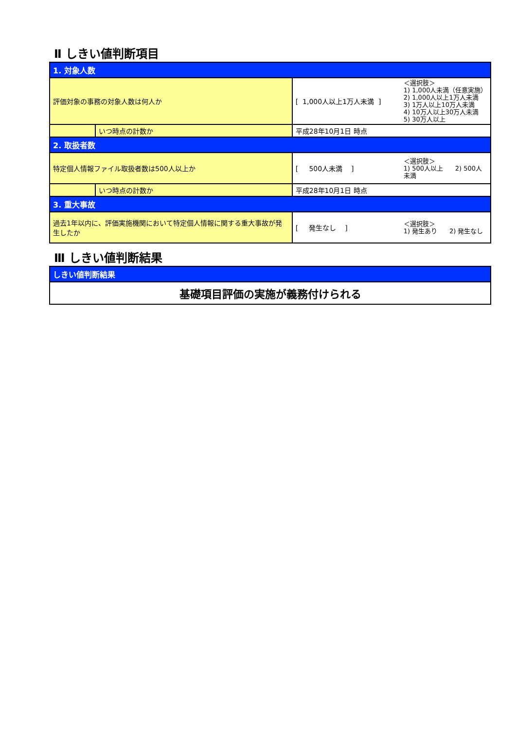Ⅱ しきい値判断項目
| 1. 対象人数 | | | |
| 評価対象の事務の対象人数は何人か | | [ 1,000人以上1万人未満 ] | ＜選択肢＞ 1) 1,000人未満（任意実施） 2) 1,000人以上1万人未満 3) 1万人以上10万人未満 4) 10万人以上30万人未満 5) 30万人以上 |
| | いつ時点の計数か | 平成28年10月1日 時点 | |
| 2. 取扱者数 | | | |
| 特定個人情報ファイル取扱者数は500人以上か | | [ 500人未満 ] | ＜選択肢＞ 1) 500人以上 2) 500人未満 |
| | いつ時点の計数か | 平成28年10月1日 時点 | |
| 3. 重大事故 | | | |
| 過去1年以内に、評価実施機関において特定個人情報に関する重大事故が発生したか | | [ 発生なし ] | ＜選択肢＞ 1) 発生あり 2) 発生なし |
Ⅲ しきい値判断結果
| しきい値判断結果 |
| 基礎項目評価の実施が義務付けられる |